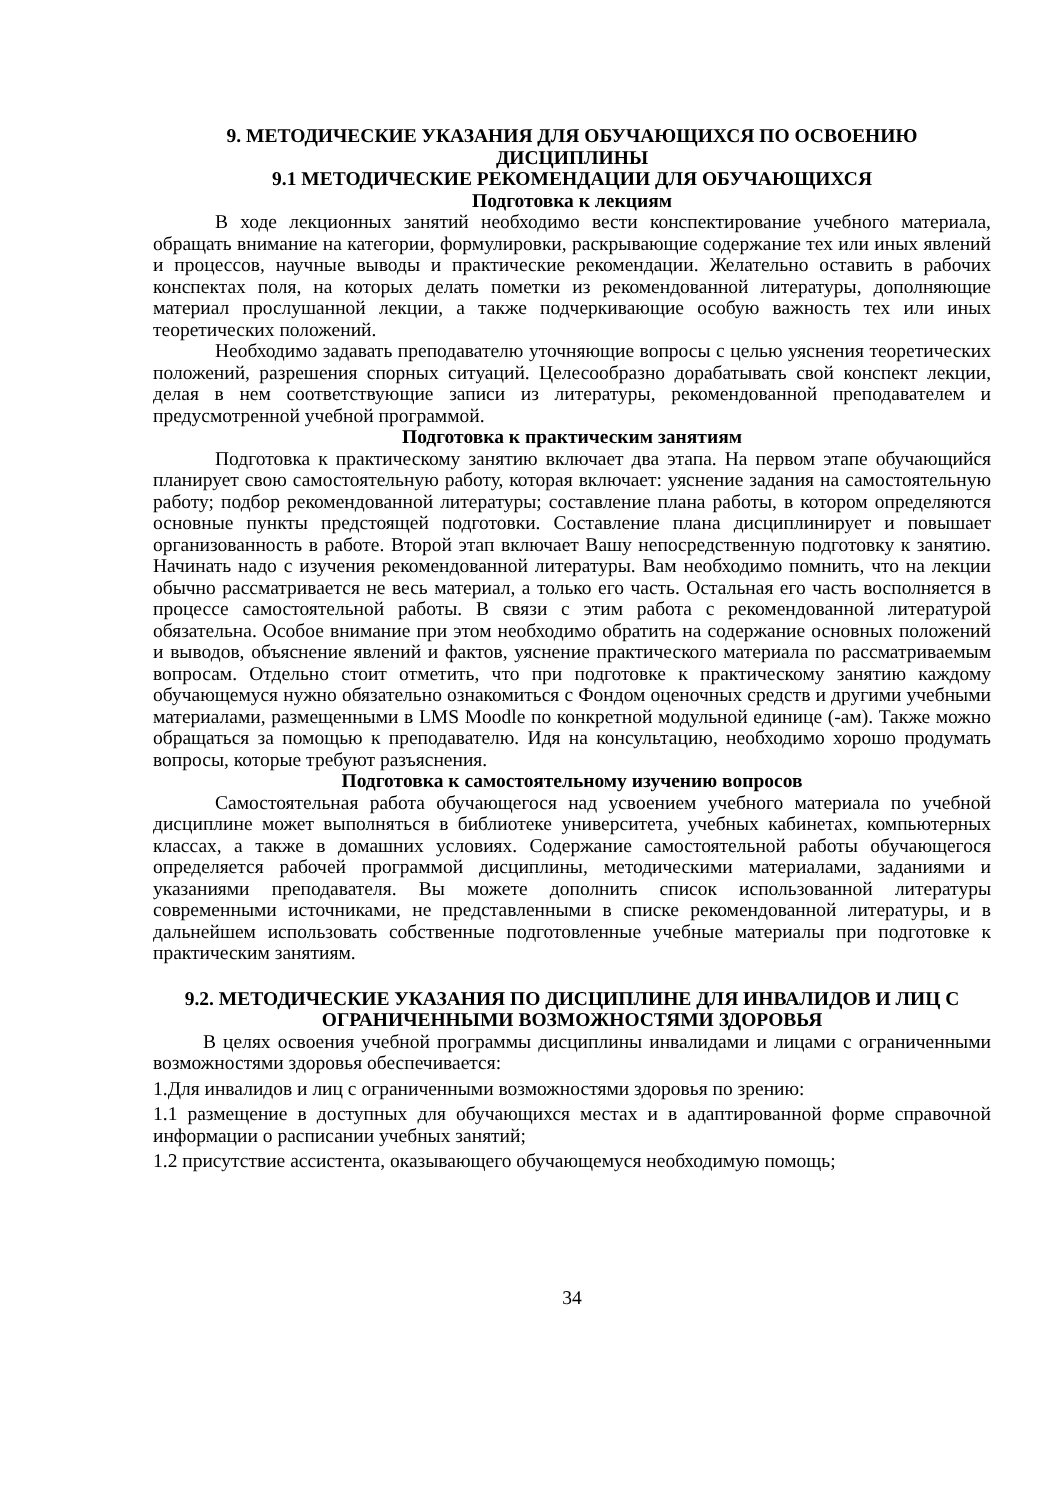9. МЕТОДИЧЕСКИЕ УКАЗАНИЯ ДЛЯ ОБУЧАЮЩИХСЯ ПО ОСВОЕНИЮ ДИСЦИПЛИНЫ
9.1 МЕТОДИЧЕСКИЕ РЕКОМЕНДАЦИИ ДЛЯ ОБУЧАЮЩИХСЯ
Подготовка к лекциям
В ходе лекционных занятий необходимо вести конспектирование учебного материала, обращать внимание на категории, формулировки, раскрывающие содержание тех или иных явлений и процессов, научные выводы и практические рекомендации. Желательно оставить в рабочих конспектах поля, на которых делать пометки из рекомендованной литературы, дополняющие материал прослушанной лекции, а также подчеркивающие особую важность тех или иных теоретических положений.
Необходимо задавать преподавателю уточняющие вопросы с целью уяснения теоретических положений, разрешения спорных ситуаций. Целесообразно дорабатывать свой конспект лекции, делая в нем соответствующие записи из литературы, рекомендованной преподавателем и предусмотренной учебной программой.
Подготовка к практическим занятиям
Подготовка к практическому занятию включает два этапа. На первом этапе обучающийся планирует свою самостоятельную работу, которая включает: уяснение задания на самостоятельную работу; подбор рекомендованной литературы; составление плана работы, в котором определяются основные пункты предстоящей подготовки. Составление плана дисциплинирует и повышает организованность в работе. Второй этап включает Вашу непосредственную подготовку к занятию. Начинать надо с изучения рекомендованной литературы. Вам необходимо помнить, что на лекции обычно рассматривается не весь материал, а только его часть. Остальная его часть восполняется в процессе самостоятельной работы. В связи с этим работа с рекомендованной литературой обязательна. Особое внимание при этом необходимо обратить на содержание основных положений и выводов, объяснение явлений и фактов, уяснение практического материала по рассматриваемым вопросам. Отдельно стоит отметить, что при подготовке к практическому занятию каждому обучающемуся нужно обязательно ознакомиться с Фондом оценочных средств и другими учебными материалами, размещенными в LMS Moodle по конкретной модульной единице (-ам). Также можно обращаться за помощью к преподавателю. Идя на консультацию, необходимо хорошо продумать вопросы, которые требуют разъяснения.
Подготовка к самостоятельному изучению вопросов
Самостоятельная работа обучающегося над усвоением учебного материала по учебной дисциплине может выполняться в библиотеке университета, учебных кабинетах, компьютерных классах, а также в домашних условиях. Содержание самостоятельной работы обучающегося определяется рабочей программой дисциплины, методическими материалами, заданиями и указаниями преподавателя. Вы можете дополнить список использованной литературы современными источниками, не представленными в списке рекомендованной литературы, и в дальнейшем использовать собственные подготовленные учебные материалы при подготовке к практическим занятиям.
9.2. МЕТОДИЧЕСКИЕ УКАЗАНИЯ ПО ДИСЦИПЛИНЕ ДЛЯ ИНВАЛИДОВ И ЛИЦ С ОГРАНИЧЕННЫМИ ВОЗМОЖНОСТЯМИ ЗДОРОВЬЯ
В целях освоения учебной программы дисциплины инвалидами и лицами с ограниченными возможностями здоровья обеспечивается:
1.Для инвалидов и лиц с ограниченными возможностями здоровья по зрению:
1.1 размещение в доступных для обучающихся местах и в адаптированной форме справочной информации о расписании учебных занятий;
1.2 присутствие ассистента, оказывающего обучающемуся необходимую помощь;
34